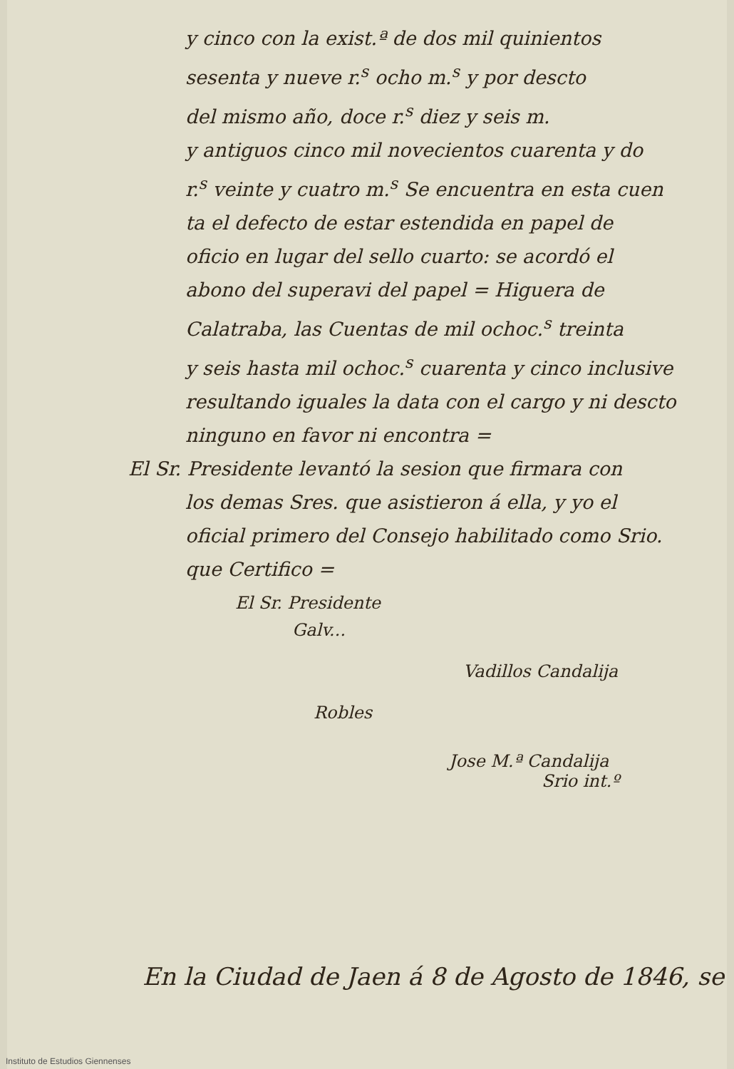y cinco con la exist.ª de dos mil quinientos
sesenta y nueve r.<sup>s</sup> ocho m.<sup>s</sup> y por descto
del mismo año, doce r.<sup>s</sup> diez y seis m.
y antiguos cinco mil novecientos cuarenta y do
r.<sup>s</sup> veinte y cuatro m.<sup>s</sup> Se encuentra en esta cuen
ta el defecto de estar estendida en papel de
oficio en lugar del sello cuarto: se acordó el
abono del superavi del papel = Higuera de
Calatraba, las Cuentas de mil ochoc.<sup>s</sup> treinta
y seis hasta mil ochoc.<sup>s</sup> cuarenta y cinco inclusive
resultando iguales la data con el cargo y ni descto
ninguno en favor ni encontra =
El Sr. Presidente levantó la sesion que firmara con
los demas Sres. que asistieron á ella, y yo el
oficial primero del Consejo habilitado como Srio.
que Certifico =
El Sr. Presidente
Galv...
Vadillos Candalija
Robles
Jose M.ª Candalija
Srio int.º
En la Ciudad de Jaen á 8 de Agosto de 1846, se
Instituto de Estudios Giennenses